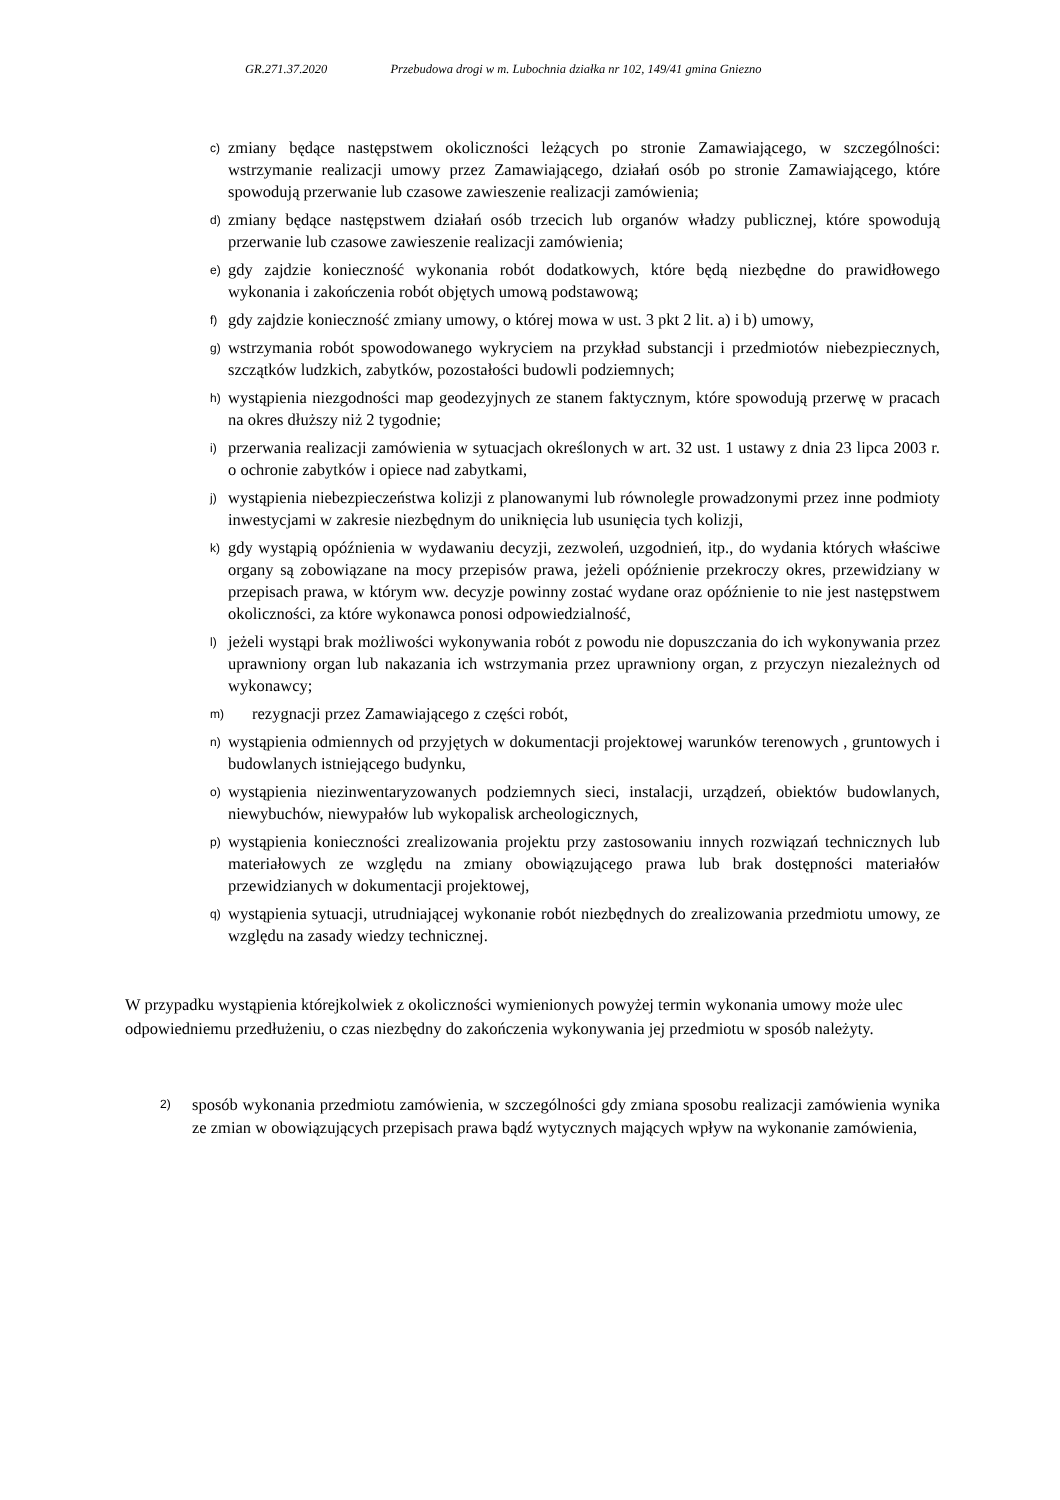GR.271.37.2020 Przebudowa drogi w m. Lubochnia działka nr 102, 149/41 gmina Gniezno
c) zmiany będące następstwem okoliczności leżących po stronie Zamawiającego, w szczególności: wstrzymanie realizacji umowy przez Zamawiającego, działań osób po stronie Zamawiającego, które spowodują przerwanie lub czasowe zawieszenie realizacji zamówienia;
d) zmiany będące następstwem działań osób trzecich lub organów władzy publicznej, które spowodują przerwanie lub czasowe zawieszenie realizacji zamówienia;
e) gdy zajdzie konieczność wykonania robót dodatkowych, które będą niezbędne do prawidłowego wykonania i zakończenia robót objętych umową podstawową;
f) gdy zajdzie konieczność zmiany umowy, o której mowa w ust. 3 pkt 2 lit. a) i b) umowy,
g) wstrzymania robót spowodowanego wykryciem na przykład substancji i przedmiotów niebezpiecznych, szczątków ludzkich, zabytków, pozostałości budowli podziemnych;
h) wystąpienia niezgodności map geodezyjnych ze stanem faktycznym, które spowodują przerwę w pracach na okres dłuższy niż 2 tygodnie;
i) przerwania realizacji zamówienia w sytuacjach określonych w art. 32 ust. 1 ustawy z dnia 23 lipca 2003 r. o ochronie zabytków i opiece nad zabytkami,
j) wystąpienia niebezpieczeństwa kolizji z planowanymi lub równolegle prowadzonymi przez inne podmioty inwestycjami w zakresie niezbędnym do uniknięcia lub usunięcia tych kolizji,
k) gdy wystąpią opóźnienia w wydawaniu decyzji, zezwoleń, uzgodnień, itp., do wydania których właściwe organy są zobowiązane na mocy przepisów prawa, jeżeli opóźnienie przekroczy okres, przewidziany w przepisach prawa, w którym ww. decyzje powinny zostać wydane oraz opóźnienie to nie jest następstwem okoliczności, za które wykonawca ponosi odpowiedzialność,
l) jeżeli wystąpi brak możliwości wykonywania robót z powodu nie dopuszczania do ich wykonywania przez uprawniony organ lub nakazania ich wstrzymania przez uprawniony organ, z przyczyn niezależnych od wykonawcy;
m) rezygnacji przez Zamawiającego z części robót,
n) wystąpienia odmiennych od przyjętych w dokumentacji projektowej warunków terenowych , gruntowych i budowlanych istniejącego budynku,
o) wystąpienia niezinwentaryzowanych podziemnych sieci, instalacji, urządzeń, obiektów budowlanych, niewybuchów, niewypałów lub wykopalisk archeologicznych,
p) wystąpienia konieczności zrealizowania projektu przy zastosowaniu innych rozwiązań technicznych lub materiałowych ze względu na zmiany obowiązującego prawa lub brak dostępności materiałów przewidzianych w dokumentacji projektowej,
q) wystąpienia sytuacji, utrudniającej wykonanie robót niezbędnych do zrealizowania przedmiotu umowy, ze względu na zasady wiedzy technicznej.
W przypadku wystąpienia którejkolwiek z okoliczności wymienionych powyżej termin wykonania umowy może ulec odpowiedniemu przedłużeniu, o czas niezbędny do zakończenia wykonywania jej przedmiotu w sposób należyty.
2) sposób wykonania przedmiotu zamówienia, w szczególności gdy zmiana sposobu realizacji zamówienia wynika ze zmian w obowiązujących przepisach prawa bądź wytycznych mających wpływ na wykonanie zamówienia,